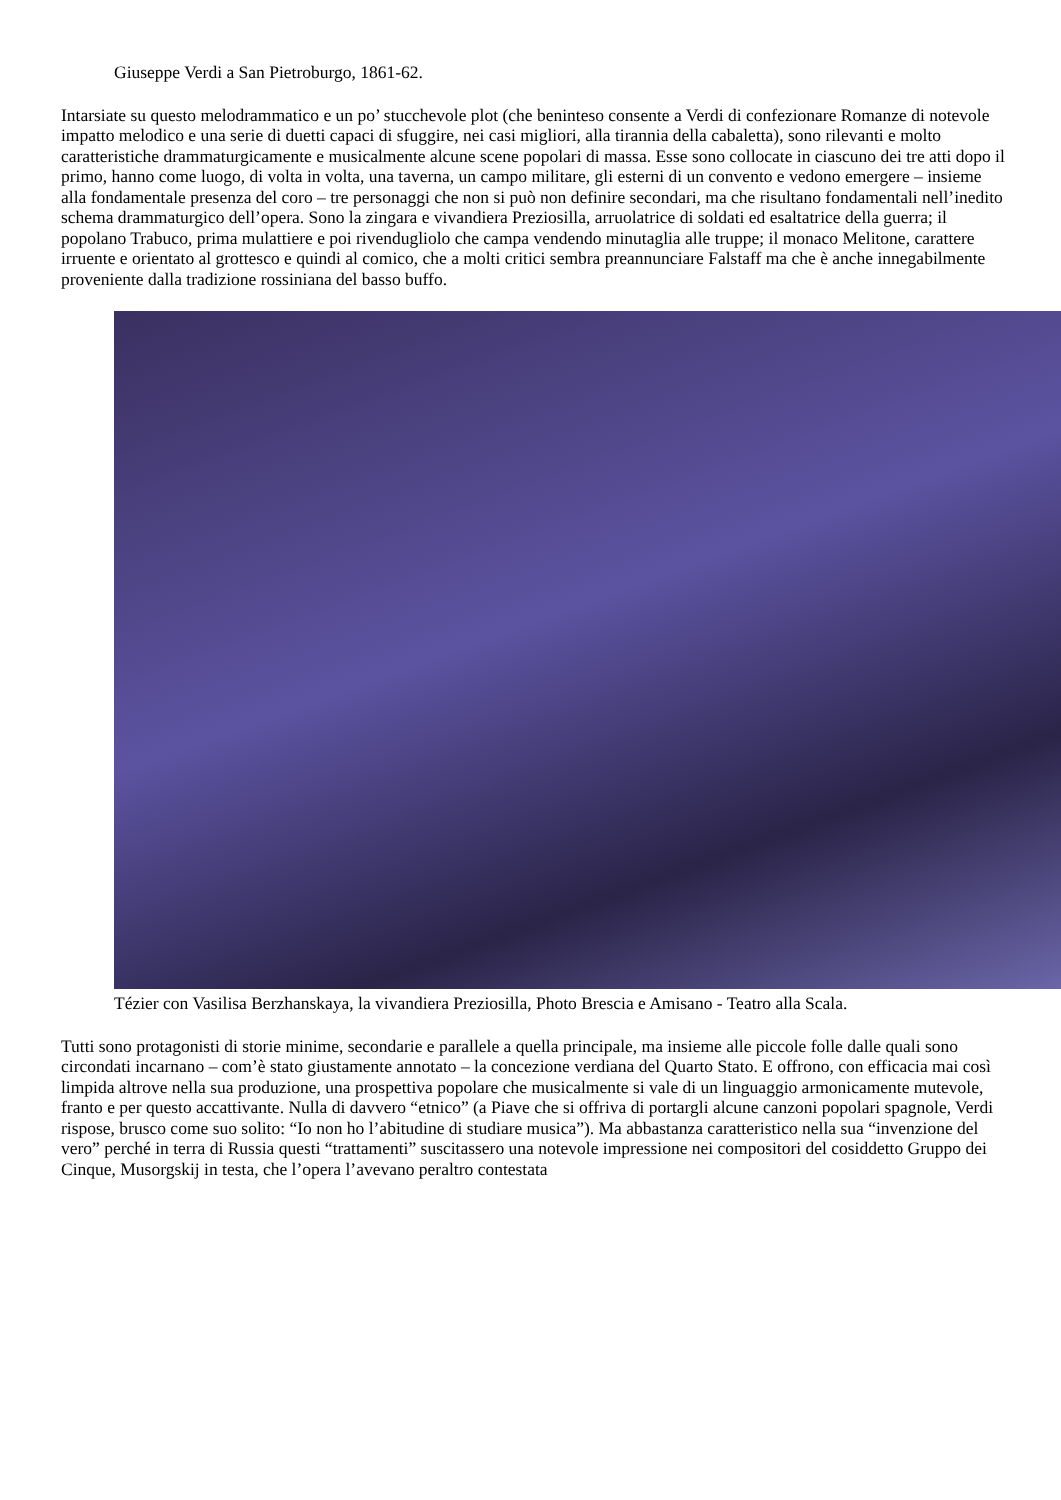Giuseppe Verdi a San Pietroburgo, 1861-62.
Intarsiate su questo melodrammatico e un po’ stucchevole plot (che beninteso consente a Verdi di confezionare Romanze di notevole impatto melodico e una serie di duetti capaci di sfuggire, nei casi migliori, alla tirannia della cabaletta), sono rilevanti e molto caratteristiche drammaturgicamente e musicalmente alcune scene popolari di massa. Esse sono collocate in ciascuno dei tre atti dopo il primo, hanno come luogo, di volta in volta, una taverna, un campo militare, gli esterni di un convento e vedono emergere – insieme alla fondamentale presenza del coro – tre personaggi che non si può non definire secondari, ma che risultano fondamentali nell’inedito schema drammaturgico dell’opera. Sono la zingara e vivandiera Preziosilla, arruolatrice di soldati ed esaltatrice della guerra; il popolano Trabuco, prima mulattiere e poi rivendugliolo che campa vendendo minutaglia alle truppe; il monaco Melitone, carattere irruente e orientato al grottesco e quindi al comico, che a molti critici sembra preannunciare Falstaff ma che è anche innegabilmente proveniente dalla tradizione rossiniana del basso buffo.
Tézier con Vasilisa Berzhanskaya, la vivandiera Preziosilla, Photo Brescia e Amisano - Teatro alla Scala.
Tutti sono protagonisti di storie minime, secondarie e parallele a quella principale, ma insieme alle piccole folle dalle quali sono circondati incarnano – com’è stato giustamente annotato – la concezione verdiana del Quarto Stato. E offrono, con efficacia mai così limpida altrove nella sua produzione, una prospettiva popolare che musicalmente si vale di un linguaggio armonicamente mutevole, franto e per questo accattivante. Nulla di davvero “etnico” (a Piave che si offriva di portargli alcune canzoni popolari spagnole, Verdi rispose, brusco come suo solito: “Io non ho l’abitudine di studiare musica”). Ma abbastanza caratteristico nella sua “invenzione del vero” perché in terra di Russia questi “trattamenti” suscitassero una notevole impressione nei compositori del cosiddetto Gruppo dei Cinque, Musorgskij in testa, che l’opera l’avevano peraltro contestata